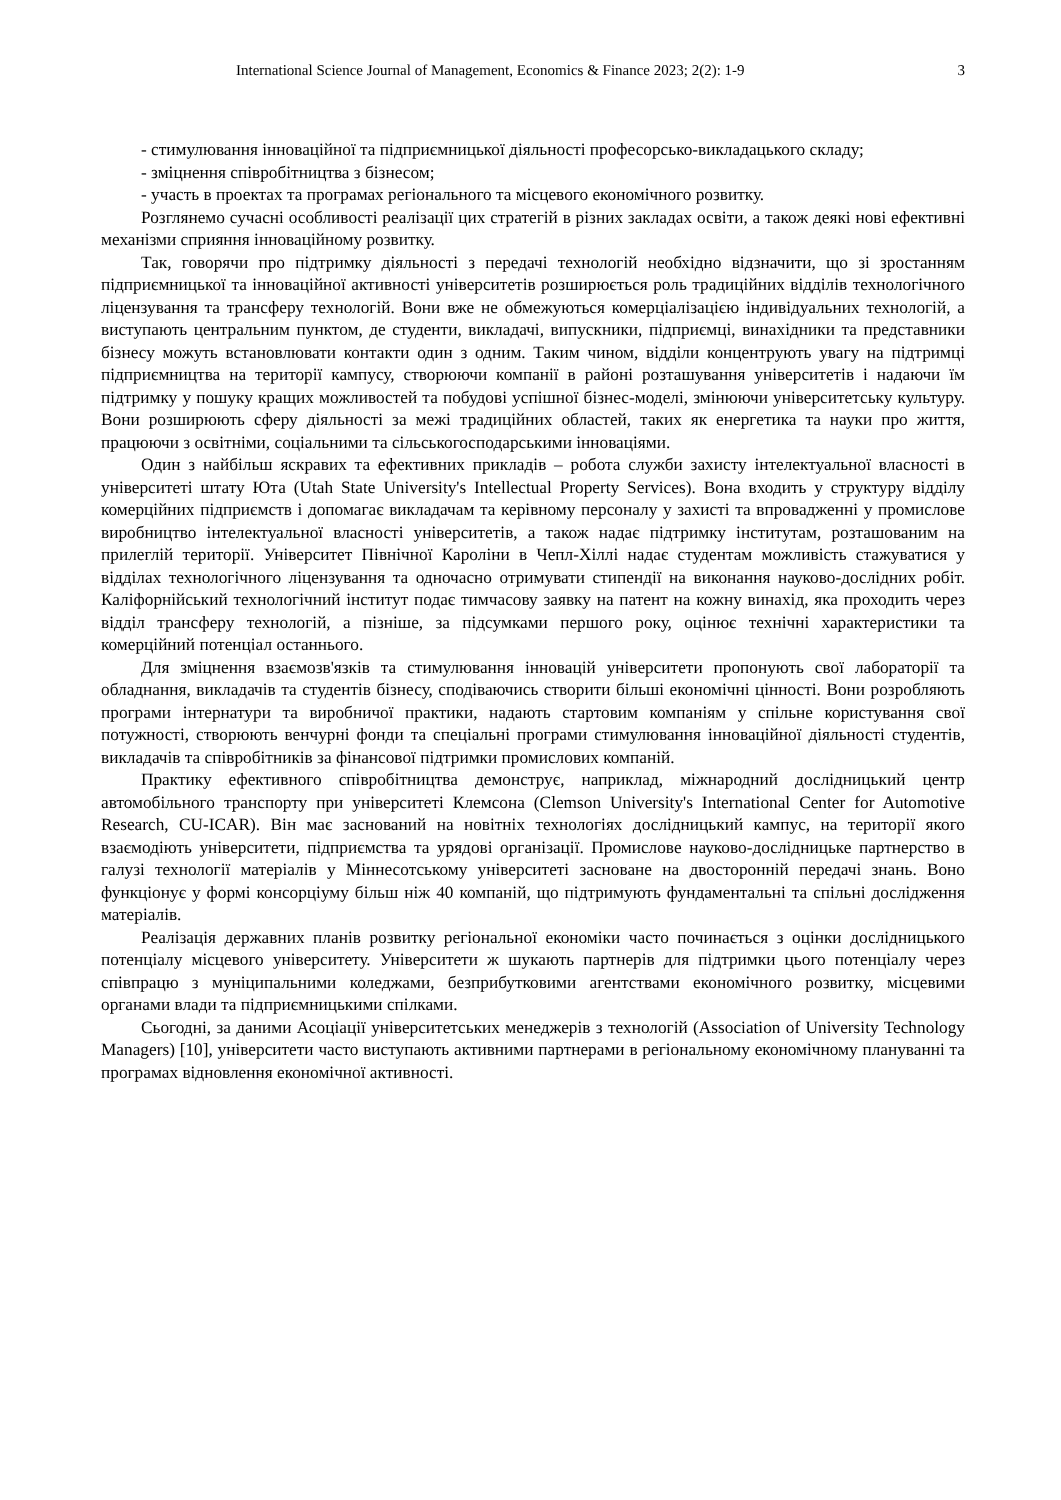International Science Journal of Management, Economics & Finance 2023; 2(2): 1-9 3
- стимулювання інноваційної та підприємницької діяльності професорсько-викладацького складу;
- зміцнення співробітництва з бізнесом;
- участь в проектах та програмах регіонального та місцевого економічного розвитку.
Розглянемо сучасні особливості реалізації цих стратегій в різних закладах освіти, а також деякі нові ефективні механізми сприяння інноваційному розвитку.
Так, говорячи про підтримку діяльності з передачі технологій необхідно відзначити, що зі зростанням підприємницької та інноваційної активності університетів розширюється роль традиційних відділів технологічного ліцензування та трансферу технологій. Вони вже не обмежуються комерціалізацією індивідуальних технологій, а виступають центральним пунктом, де студенти, викладачі, випускники, підприємці, винахідники та представники бізнесу можуть встановлювати контакти один з одним. Таким чином, відділи концентрують увагу на підтримці підприємництва на території кампусу, створюючи компанії в районі розташування університетів і надаючи їм підтримку у пошуку кращих можливостей та побудові успішної бізнес-моделі, змінюючи університетську культуру. Вони розширюють сферу діяльності за межі традиційних областей, таких як енергетика та науки про життя, працюючи з освітніми, соціальними та сільськогосподарськими інноваціями.
Один з найбільш яскравих та ефективних прикладів – робота служби захисту інтелектуальної власності в університеті штату Юта (Utah State University's Intellectual Property Services). Вона входить у структуру відділу комерційних підприємств і допомагає викладачам та керівному персоналу у захисті та впровадженні у промислове виробництво інтелектуальної власності університетів, а також надає підтримку інститутам, розташованим на прилеглій території. Університет Північної Кароліни в Чепл-Хіллі надає студентам можливість стажуватися у відділах технологічного ліцензування та одночасно отримувати стипендії на виконання науково-дослідних робіт. Каліфорнійський технологічний інститут подає тимчасову заявку на патент на кожну винахід, яка проходить через відділ трансферу технологій, а пізніше, за підсумками першого року, оцінює технічні характеристики та комерційний потенціал останнього.
Для зміцнення взаємозв'язків та стимулювання інновацій університети пропонують свої лабораторії та обладнання, викладачів та студентів бізнесу, сподіваючись створити більші економічні цінності. Вони розробляють програми інтернатури та виробничої практики, надають стартовим компаніям у спільне користування свої потужності, створюють венчурні фонди та спеціальні програми стимулювання інноваційної діяльності студентів, викладачів та співробітників за фінансової підтримки промислових компаній.
Практику ефективного співробітництва демонструє, наприклад, міжнародний дослідницький центр автомобільного транспорту при університеті Клемсона (Clemson University's International Center for Automotive Research, CU-ICAR). Він має заснований на новітніх технологіях дослідницький кампус, на території якого взаємодіють університети, підприємства та урядові організації. Промислове науково-дослідницьке партнерство в галузі технології матеріалів у Міннесотському університеті засноване на двосторонній передачі знань. Воно функціонує у формі консорціуму більш ніж 40 компаній, що підтримують фундаментальні та спільні дослідження матеріалів.
Реалізація державних планів розвитку регіональної економіки часто починається з оцінки дослідницького потенціалу місцевого університету. Університети ж шукають партнерів для підтримки цього потенціалу через співпрацю з муніципальними коледжами, безприбутковими агентствами економічного розвитку, місцевими органами влади та підприємницькими спілками.
Сьогодні, за даними Асоціації університетських менеджерів з технологій (Association of University Technology Managers) [10], університети часто виступають активними партнерами в регіональному економічному плануванні та програмах відновлення економічної активності.